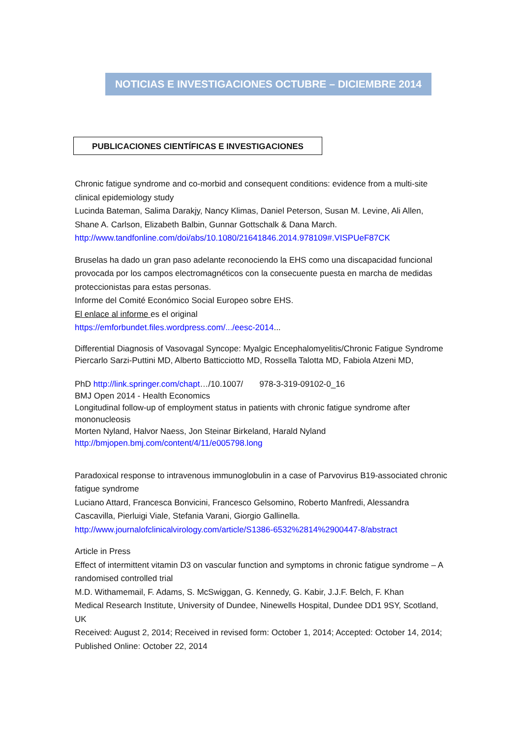NOTICIAS E INVESTIGACIONES OCTUBRE – DICIEMBRE 2014
PUBLICACIONES CIENTÍFICAS E INVESTIGACIONES
Chronic fatigue syndrome and co-morbid and consequent conditions: evidence from a multi-site clinical epidemiology study
Lucinda Bateman, Salima Darakjy, Nancy Klimas, Daniel Peterson, Susan M. Levine, Ali Allen, Shane A. Carlson, Elizabeth Balbin, Gunnar Gottschalk & Dana March.
http://www.tandfonline.com/doi/abs/10.1080/21641846.2014.978109#.VISPUeF87CK
Bruselas ha dado un gran paso adelante reconociendo la EHS como una discapacidad funcional provocada por los campos electromagnéticos con la consecuente puesta en marcha de medidas proteccionistas para estas personas.
Informe del Comité Económico Social Europeo sobre EHS.
El enlace al informe es el original
https://emforbundet.files.wordpress.com/.../eesc-2014...
Differential Diagnosis of Vasovagal Syncope: Myalgic Encephalomyelitis/Chronic Fatigue Syndrome
Piercarlo Sarzi-Puttini MD, Alberto Batticciotto MD, Rossella Talotta MD, Fabiola Atzeni MD,
PhD http://link.springer.com/chapt…/10.1007/ 978-3-319-09102-0_16
BMJ Open 2014 - Health Economics
Longitudinal follow-up of employment status in patients with chronic fatigue syndrome after mononucleosis
Morten Nyland, Halvor Naess, Jon Steinar Birkeland, Harald Nyland
http://bmjopen.bmj.com/content/4/11/e005798.long
Paradoxical response to intravenous immunoglobulin in a case of Parvovirus B19-associated chronic fatigue syndrome
Luciano Attard, Francesca Bonvicini, Francesco Gelsomino, Roberto Manfredi, Alessandra Cascavilla, Pierluigi Viale, Stefania Varani, Giorgio Gallinella.
http://www.journalofclinicalvirology.com/article/S1386-6532%2814%2900447-8/abstract
Article in Press
Effect of intermittent vitamin D3 on vascular function and symptoms in chronic fatigue syndrome – A randomised controlled trial
M.D. Withamemail, F. Adams, S. McSwiggan, G. Kennedy, G. Kabir, J.J.F. Belch, F. Khan
Medical Research Institute, University of Dundee, Ninewells Hospital, Dundee DD1 9SY, Scotland, UK
Received: August 2, 2014; Received in revised form: October 1, 2014; Accepted: October 14, 2014; Published Online: October 22, 2014